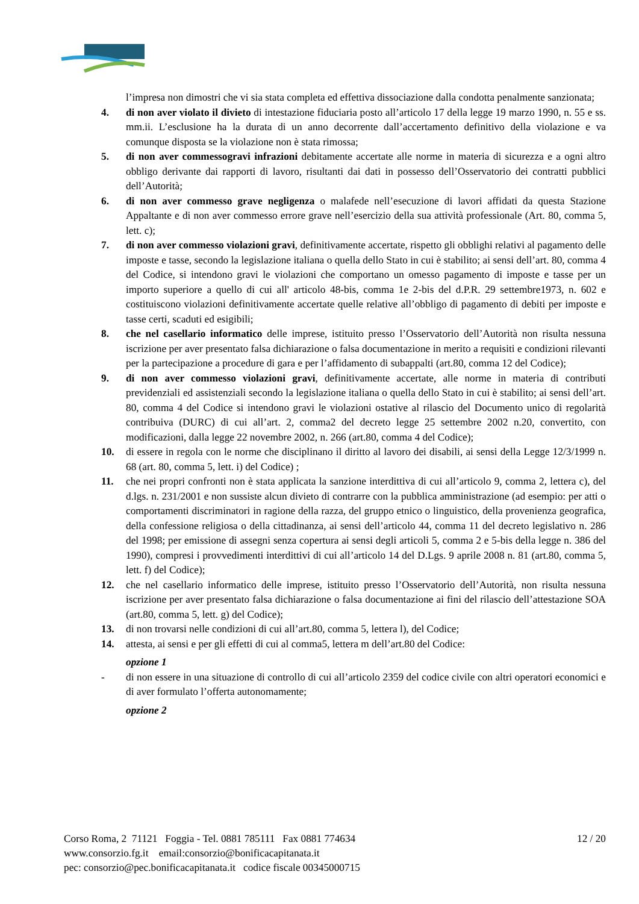l’impresa non dimostri che vi sia stata completa ed effettiva dissociazione dalla condotta penalmente sanzionata;
4. di non aver violato il divieto di intestazione fiduciaria posto all’articolo 17 della legge 19 marzo 1990, n. 55 e ss. mm.ii. L’esclusione ha la durata di un anno decorrente dall’accertamento definitivo della violazione e va comunque disposta se la violazione non è stata rimossa;
5. di non aver commessogravi infrazioni debitamente accertate alle norme in materia di sicurezza e a ogni altro obbligo derivante dai rapporti di lavoro, risultanti dai dati in possesso dell’Osservatorio dei contratti pubblici dell’Autorità;
6. di non aver commesso grave negligenza o malafede nell’esecuzione di lavori affidati da questa Stazione Appaltante e di non aver commesso errore grave nell’esercizio della sua attività professionale (Art. 80, comma 5, lett. c);
7. di non aver commesso violazioni gravi, definitivamente accertate, rispetto gli obblighi relativi al pagamento delle imposte e tasse, secondo la legislazione italiana o quella dello Stato in cui è stabilito; ai sensi dell’art. 80, comma 4 del Codice, si intendono gravi le violazioni che comportano un omesso pagamento di imposte e tasse per un importo superiore a quello di cui all' articolo 48-bis, comma 1e 2-bis del d.P.R. 29 settembre1973, n. 602 e costituiscono violazioni definitivamente accertate quelle relative all’obbligo di pagamento di debiti per imposte e tasse certi, scaduti ed esigibili;
8. che nel casellario informatico delle imprese, istituito presso l’Osservatorio dell’Autorità non risulta nessuna iscrizione per aver presentato falsa dichiarazione o falsa documentazione in merito a requisiti e condizioni rilevanti per la partecipazione a procedure di gara e per l’affidamento di subappalti (art.80, comma 12 del Codice);
9. di non aver commesso violazioni gravi, definitivamente accertate, alle norme in materia di contributi previdenziali ed assistenziali secondo la legislazione italiana o quella dello Stato in cui è stabilito; ai sensi dell’art. 80, comma 4 del Codice si intendono gravi le violazioni ostative al rilascio del Documento unico di regolarità contribuiva (DURC) di cui all’art. 2, comma2 del decreto legge 25 settembre 2002 n.20, convertito, con modificazioni, dalla legge 22 novembre 2002, n. 266 (art.80, comma 4 del Codice);
10. di essere in regola con le norme che disciplinano il diritto al lavoro dei disabili, ai sensi della Legge 12/3/1999 n. 68 (art. 80, comma 5, lett. i) del Codice) ;
11. che nei propri confronti non è stata applicata la sanzione interdittiva di cui all’articolo 9, comma 2, lettera c), del d.lgs. n. 231/2001 e non sussiste alcun divieto di contrarre con la pubblica amministrazione (ad esempio: per atti o comportamenti discriminatori in ragione della razza, del gruppo etnico o linguistico, della provenienza geografica, della confessione religiosa o della cittadinanza, ai sensi dell’articolo 44, comma 11 del decreto legislativo n. 286 del 1998; per emissione di assegni senza copertura ai sensi degli articoli 5, comma 2 e 5-bis della legge n. 386 del 1990), compresi i provvedimenti interdittivi di cui all’articolo 14 del D.Lgs. 9 aprile 2008 n. 81 (art.80, comma 5, lett. f) del Codice);
12. che nel casellario informatico delle imprese, istituito presso l’Osservatorio dell’Autorità, non risulta nessuna iscrizione per aver presentato falsa dichiarazione o falsa documentazione ai fini del rilascio dell’attestazione SOA (art.80, comma 5, lett. g) del Codice);
13. di non trovarsi nelle condizioni di cui all’art.80, comma 5, lettera l), del Codice;
14. attesta, ai sensi e per gli effetti di cui al comma5, lettera m dell’art.80 del Codice:
opzione 1
- di non essere in una situazione di controllo di cui all’articolo 2359 del codice civile con altri operatori economici e di aver formulato l’offerta autonomamente;
opzione 2
Corso Roma, 2 71121 Foggia - Tel. 0881 785111 Fax 0881 774634
www.consorzio.fg.it email:consorzio@bonificacapitanata.it
pec: consorzio@pec.bonificacapitanata.it codice fiscale 00345000715
12 / 20